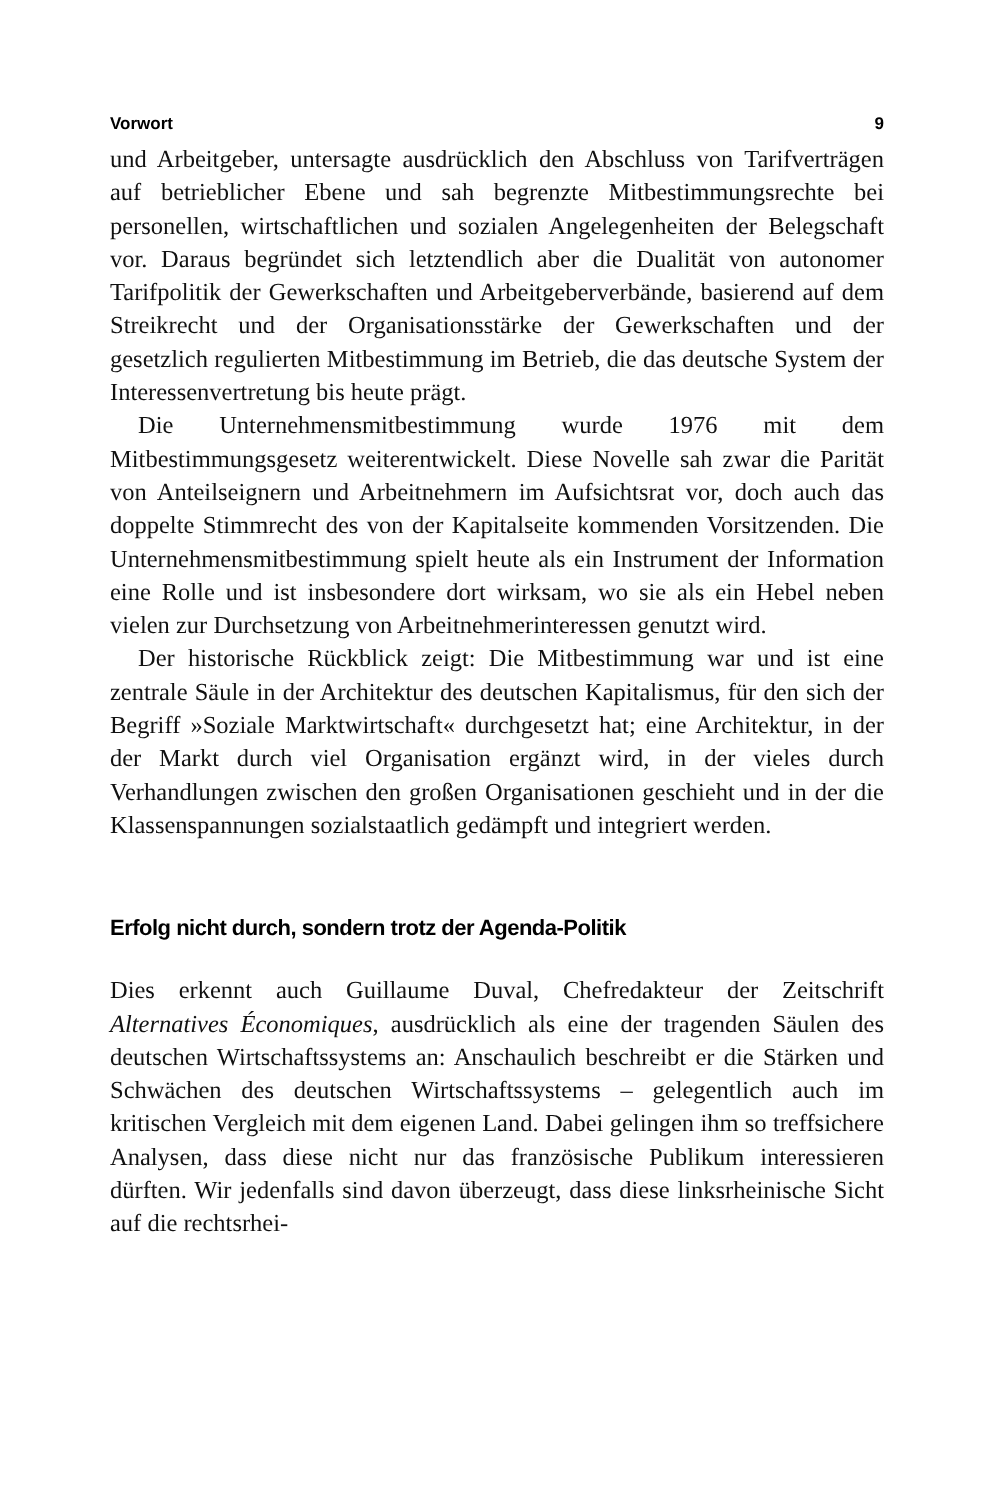Vorwort 9
und Arbeitgeber, untersagte ausdrücklich den Abschluss von Tarifverträgen auf betrieblicher Ebene und sah begrenzte Mitbestimmungsrechte bei personellen, wirtschaftlichen und sozialen Angelegenheiten der Belegschaft vor. Daraus begründet sich letztendlich aber die Dualität von autonomer Tarifpolitik der Gewerkschaften und Arbeitgeberverbände, basierend auf dem Streikrecht und der Organisationsstärke der Gewerkschaften und der gesetzlich regulierten Mitbestimmung im Betrieb, die das deutsche System der Interessenvertretung bis heute prägt.
Die Unternehmensmitbestimmung wurde 1976 mit dem Mitbestimmungsgesetz weiterentwickelt. Diese Novelle sah zwar die Parität von Anteilseignern und Arbeitnehmern im Aufsichtsrat vor, doch auch das doppelte Stimmrecht des von der Kapitalseite kommenden Vorsitzenden. Die Unternehmensmitbestimmung spielt heute als ein Instrument der Information eine Rolle und ist insbesondere dort wirksam, wo sie als ein Hebel neben vielen zur Durchsetzung von Arbeitnehmerinteressen genutzt wird.
Der historische Rückblick zeigt: Die Mitbestimmung war und ist eine zentrale Säule in der Architektur des deutschen Kapitalismus, für den sich der Begriff »Soziale Marktwirtschaft« durchgesetzt hat; eine Architektur, in der der Markt durch viel Organisation ergänzt wird, in der vieles durch Verhandlungen zwischen den großen Organisationen geschieht und in der die Klassenspannungen sozialstaatlich gedämpft und integriert werden.
Erfolg nicht durch, sondern trotz der Agenda-Politik
Dies erkennt auch Guillaume Duval, Chefredakteur der Zeitschrift Alternatives Économiques, ausdrücklich als eine der tragenden Säulen des deutschen Wirtschaftssystems an: Anschaulich beschreibt er die Stärken und Schwächen des deutschen Wirtschaftssystems – gelegentlich auch im kritischen Vergleich mit dem eigenen Land. Dabei gelingen ihm so treffsichere Analysen, dass diese nicht nur das französische Publikum interessieren dürften. Wir jedenfalls sind davon überzeugt, dass diese linksrheinische Sicht auf die rechtsrhei-